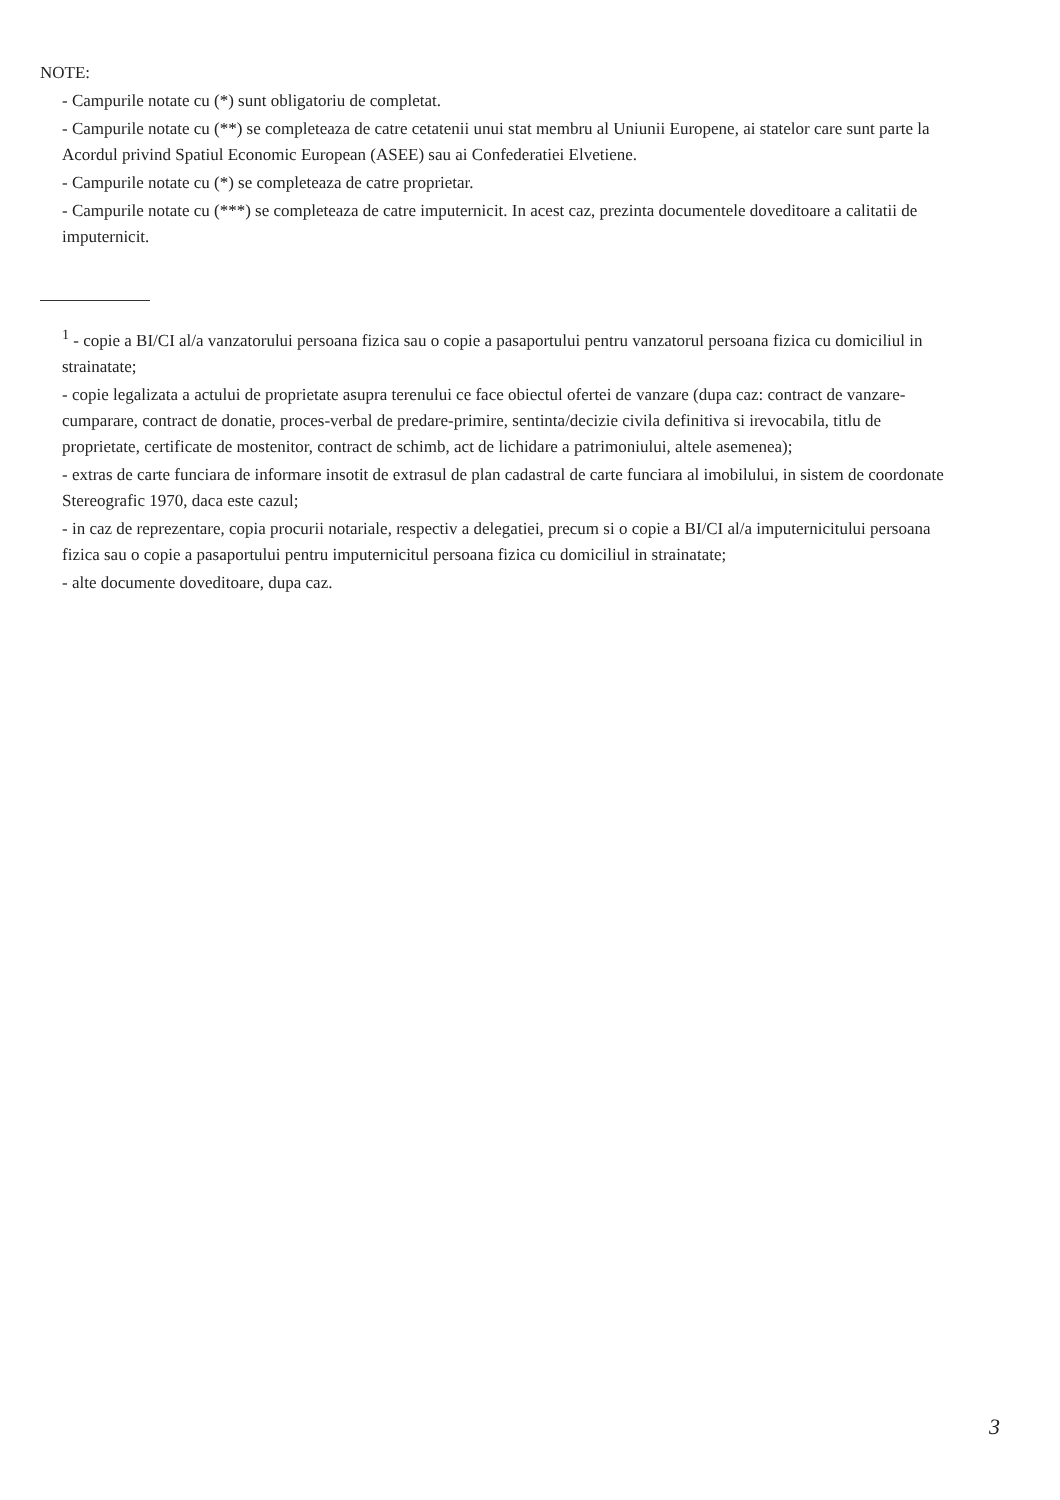NOTE:
- Campurile notate cu (*) sunt obligatoriu de completat.
- Campurile notate cu (**) se completeaza de catre cetatenii unui stat membru al Uniunii Europene, ai statelor care sunt parte la Acordul privind Spatiul Economic European (ASEE) sau ai Confederatiei Elvetiene.
- Campurile notate cu (*) se completeaza de catre proprietar.
- Campurile notate cu (***) se completeaza de catre imputernicit. In acest caz, prezinta documentele doveditoare a calitatii de imputernicit.
<sup>1</sup> - copie a BI/CI al/a vanzatorului persoana fizica sau o copie a pasaportului pentru vanzatorul persoana fizica cu domiciliul in strainatate;
- copie legalizata a actului de proprietate asupra terenului ce face obiectul ofertei de vanzare (dupa caz: contract de vanzare-cumparare, contract de donatie, proces-verbal de predare-primire, sentinta/decizie civila definitiva si irevocabila, titlu de proprietate, certificate de mostenitor, contract de schimb, act de lichidare a patrimoniului, altele asemenea);
- extras de carte funciara de informare insotit de extrasul de plan cadastral de carte funciara al imobilului, in sistem de coordonate Stereografic 1970, daca este cazul;
- in caz de reprezentare, copia procurii notariale, respectiv a delegatiei, precum si o copie a BI/CI al/a imputernicitului persoana fizica sau o copie a pasaportului pentru imputernicitul persoana fizica cu domiciliul in strainatate;
- alte documente doveditoare, dupa caz.
3